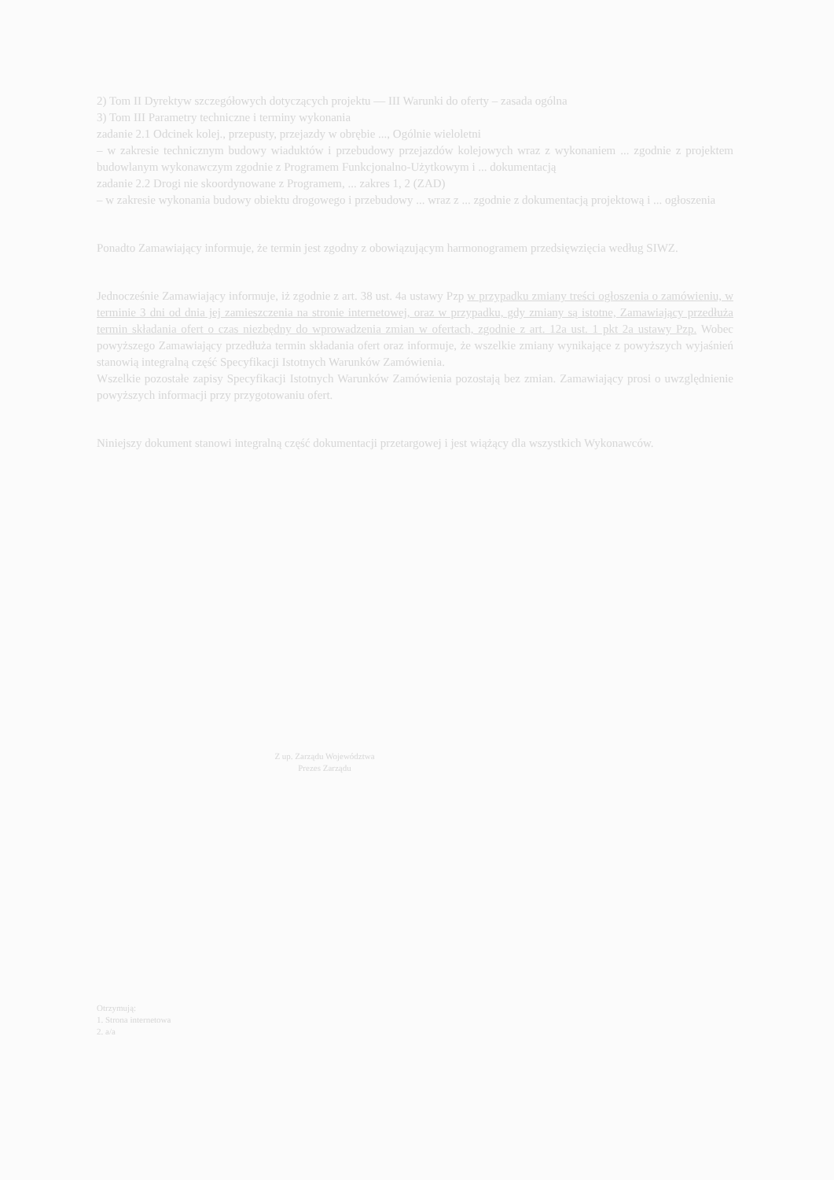2) Tom II Dyrektyw szczegółowych dotyczących projektu — III Warunki do oferty – zasada ogólna
3) Tom III Parametry techniczne i terminy wykonania
zadanie 2.1 Odcinek kolej., przepusty, przejazdy w obrębie ..., Ogólnie wieloletni
– w zakresie technicznym budowy wiaduktów i przebudowy przejazdów kolejowych wraz z wykonaniem ... zgodnie z projektem budowlanym wykonawczym zgodnie z Programem Funkcjonalno-Użytkowym i ... dokumentacją
zadanie 2.2 Drogi nie skoordynowane z Programem, ... zakres 1, 2 (ZAD)
– w zakresie wykonania budowy obiektu drogowego i przebudowy ... wraz z ... zgodnie z dokumentacją projektową i ... ogłoszenia
Ponadto Zamawiający informuje, że termin jest zgodny z obowiązującym harmonogramem przedsięwzięcia według SIWZ.
Jednocześnie Zamawiający informuje, iż zgodnie z art. 38 ust. 4a ustawy Pzp w przypadku zmiany treści ogłoszenia o zamówieniu, w terminie 3 dni od dnia jej zamieszczenia na stronie internetowej, oraz w przypadku, gdy zmiany są istotne, Zamawiający przedłuża termin składania ofert o czas niezbędny do wprowadzenia zmian w ofertach, zgodnie z art. 12a ust. 1 pkt 2a ustawy Pzp. Wobec powyższego Zamawiający przedłuża termin składania ofert oraz informuje, że wszelkie zmiany wynikające z powyższych wyjaśnień stanowią integralną część Specyfikacji Istotnych Warunków Zamówienia.
Wszelkie pozostałe zapisy Specyfikacji Istotnych Warunków Zamówienia pozostają bez zmian. Zamawiający prosi o uwzględnienie powyższych informacji przy przygotowaniu ofert.
Niniejszy dokument stanowi integralną część dokumentacji przetargowej i jest wiążący dla wszystkich Wykonawców.
Z up. Zarządu Województwa
Prezes Zarządu
Otrzymują:
1. Strona internetowa
2. a/a